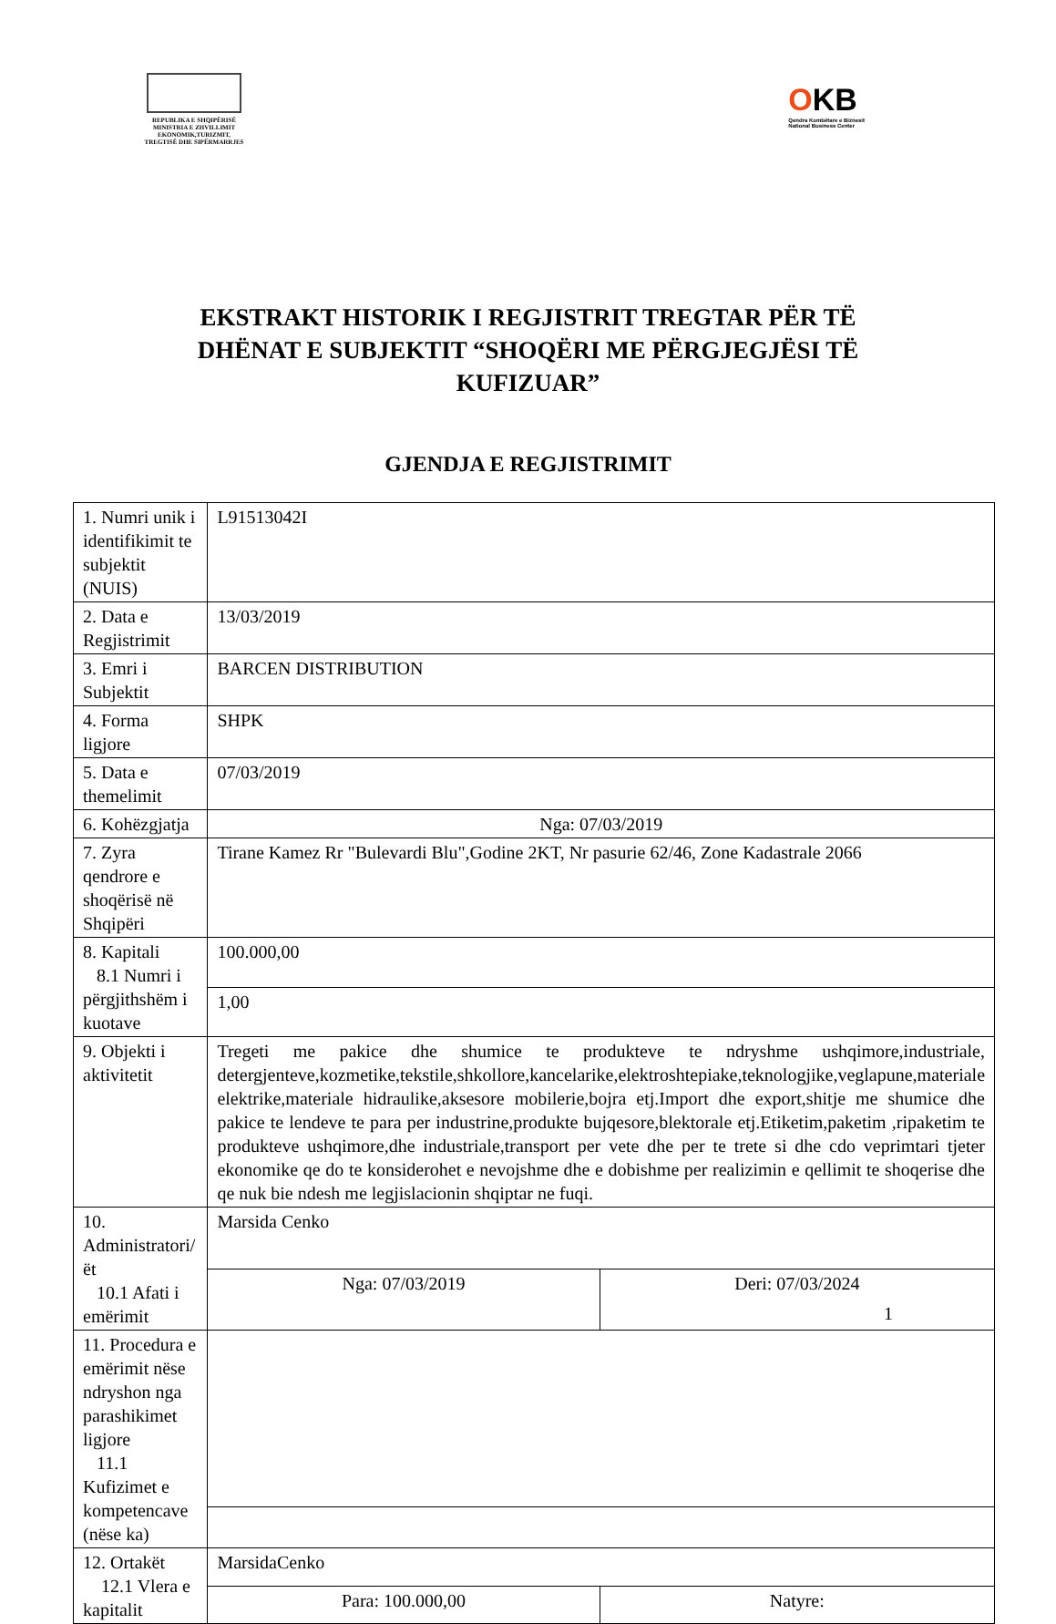REPUBLIKA E SHQIPËRISË
MINISTRIA E ZHVILLIMIT
EKONOMIK,TURIZMIT,
TREGTISË DHE SIPËRMARRJES
OKB
Qendra Kombëtare e Biznesit
National Business Center
EKSTRAKT HISTORIK I REGJISTRIT TREGTAR PËR TË
DHËNAT E SUBJEKTIT “SHOQËRI ME PËRGJEGJËSI TË
KUFIZUAR”
GJENDJA E REGJISTRIMIT
| 1. Numri unik i identifikimit te subjektit (NUIS) | L91513042I | |
| 2. Data e Regjistrimit | 13/03/2019 | |
| 3. Emri i Subjektit | BARCEN DISTRIBUTION | |
| 4. Forma ligjore | SHPK | |
| 5. Data e themelimit | 07/03/2019 | |
| 6. Kohëzgjatja | Nga: 07/03/2019 | |
| 7. Zyra qendrore e shoqërisë në Shqipëri | Tirane Kamez Rr "Bulevardi Blu",Godine 2KT, Nr pasurie 62/46, Zone Kadastrale 2066 | |
| 8. Kapitali 8.1 Numri i përgjithshëm i kuotave | 100.000,00 | |
| | 1,00 | |
| 9. Objekti i aktivitetit | Tregeti me pakice dhe shumice te produkteve te ndryshme ushqimore,industriale, detergjenteve,kozmetike,tekstile,shkollore,kancelarike,elektroshtepiake,teknologjike,veglapune,materiale elektrike,materiale hidraulike,aksesore mobilerie,bojra etj.Import dhe export,shitje me shumice dhe pakice te lendeve te para per industrine,produkte bujqesore,blektorale etj.Etiketim,paketim ,ripaketim te produkteve ushqimore,dhe industriale,transport per vete dhe per te trete si dhe cdo veprimtari tjeter ekonomike qe do te konsiderohet e nevojshme dhe e dobishme per realizimin e qellimit te shoqerise dhe qe nuk bie ndesh me legjislacionin shqiptar ne fuqi. | |
| 10. Administratori/ët 10.1 Afati i emërimit | Marsida Cenko | |
| | Nga: 07/03/2019 | Deri: 07/03/2024 |
| 11. Procedura e emërimit nëse ndryshon nga parashikimet ligjore 11.1 Kufizimet e kompetencave (nëse ka) | | |
| 12. Ortakët 12.1 Vlera e kapitalit | MarsidaCenko | |
| | Para: 100.000,00 | Natyre: |
1